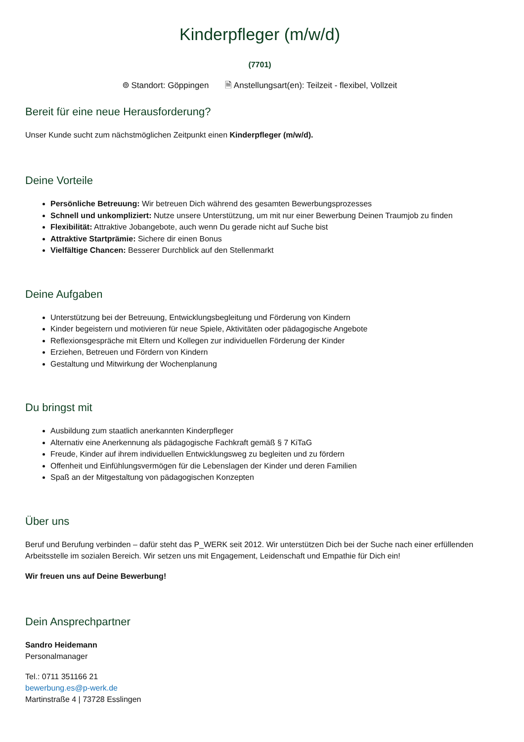Kinderpfleger (m/w/d)
(7701)
⌾ Standort: Göppingen 🗎 Anstellungsart(en): Teilzeit - flexibel, Vollzeit
Bereit für eine neue Herausforderung?
Unser Kunde sucht zum nächstmöglichen Zeitpunkt einen Kinderpfleger (m/w/d).
Deine Vorteile
Persönliche Betreuung: Wir betreuen Dich während des gesamten Bewerbungsprozesses
Schnell und unkompliziert: Nutze unsere Unterstützung, um mit nur einer Bewerbung Deinen Traumjob zu finden
Flexibilität: Attraktive Jobangebote, auch wenn Du gerade nicht auf Suche bist
Attraktive Startprämie: Sichere dir einen Bonus
Vielfältige Chancen: Besserer Durchblick auf den Stellenmarkt
Deine Aufgaben
Unterstützung bei der Betreuung, Entwicklungsbegleitung und Förderung von Kindern
Kinder begeistern und motivieren für neue Spiele, Aktivitäten oder pädagogische Angebote
Reflexionsgespräche mit Eltern und Kollegen zur individuellen Förderung der Kinder
Erziehen, Betreuen und Fördern von Kindern
Gestaltung und Mitwirkung der Wochenplanung
Du bringst mit
Ausbildung zum staatlich anerkannten Kinderpfleger
Alternativ eine Anerkennung als pädagogische Fachkraft gemäß § 7 KiTaG
Freude, Kinder auf ihrem individuellen Entwicklungsweg zu begleiten und zu fördern
Offenheit und Einfühlungsvermögen für die Lebenslagen der Kinder und deren Familien
Spaß an der Mitgestaltung von pädagogischen Konzepten
Über uns
Beruf und Berufung verbinden – dafür steht das P_WERK seit 2012. Wir unterstützen Dich bei der Suche nach einer erfüllenden Arbeitsstelle im sozialen Bereich. Wir setzen uns mit Engagement, Leidenschaft und Empathie für Dich ein!
Wir freuen uns auf Deine Bewerbung!
Dein Ansprechpartner
Sandro Heidemann
Personalmanager
Tel.: 0711 351166 21
bewerbung.es@p-werk.de
Martinstraße 4 | 73728 Esslingen